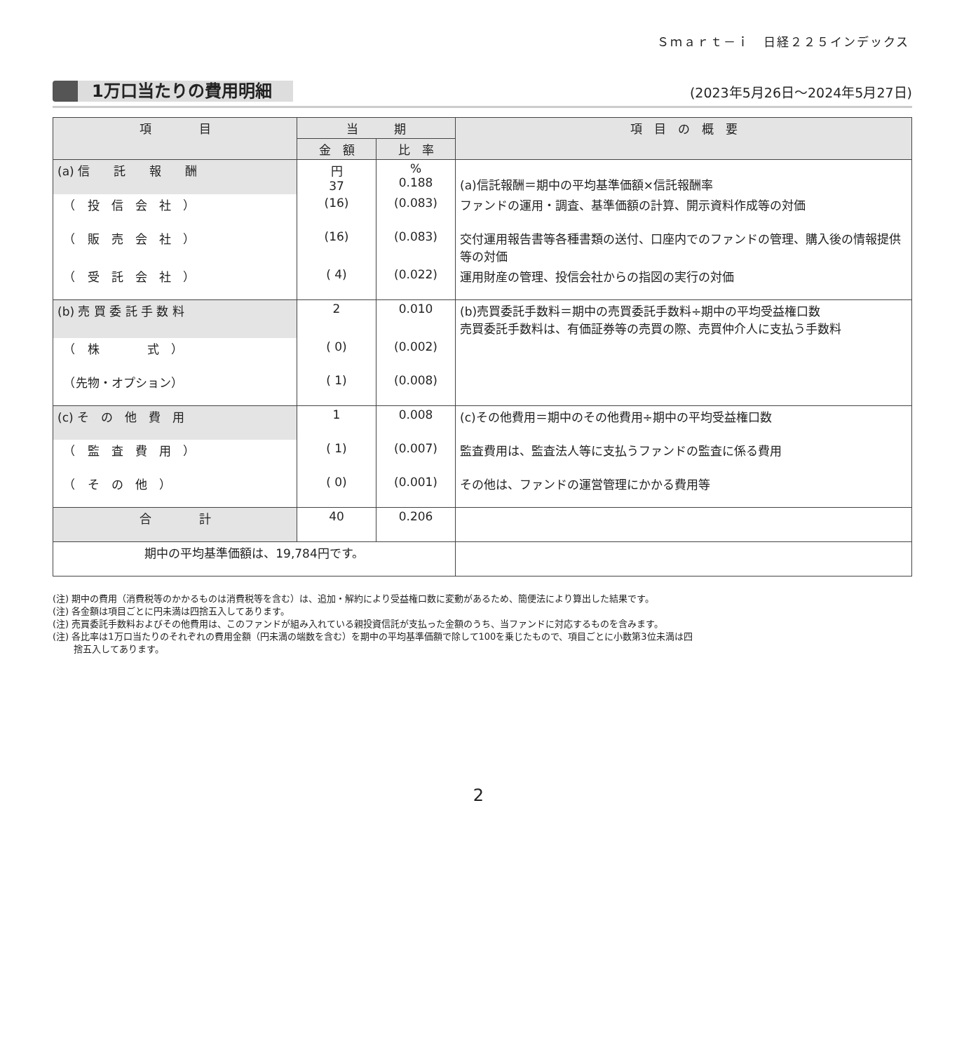Ｓｍａｒｔ－ｉ　日経２２５インデックス
1万口当たりの費用明細 (2023年5月26日～2024年5月27日)
| 項 目 | 当 期 | | 項 目 の 概 要 |
| --- | --- | --- | --- |
| | 金 額 | 比 率 | |
| (a) 信 託 報 酬 | 円 37 | % 0.188 | (a)信託報酬＝期中の平均基準価額×信託報酬率 |
| （ 投 信 会 社 ） | (16) | (0.083) | ファンドの運用・調査、基準価額の計算、開示資料作成等の対価 |
| （ 販 売 会 社 ） | (16) | (0.083) | 交付運用報告書等各種書類の送付、口座内でのファンドの管理、購入後の情報提供等の対価 |
| （ 受 託 会 社 ） | ( 4) | (0.022) | 運用財産の管理、投信会社からの指図の実行の対価 |
| (b) 売 買 委 託 手 数 料 | 2 | 0.010 | (b)売買委託手数料＝期中の売買委託手数料÷期中の平均受益権口数 売買委託手数料は、有価証券等の売買の際、売買仲介人に支払う手数料 |
| （ 株 式 ） | ( 0) | (0.002) | |
| （先物・オプション） | ( 1) | (0.008) | |
| (c) そ の 他 費 用 | 1 | 0.008 | (c)その他費用＝期中のその他費用÷期中の平均受益権口数 |
| （ 監 査 費 用 ） | ( 1) | (0.007) | 監査費用は、監査法人等に支払うファンドの監査に係る費用 |
| （ そ の 他 ） | ( 0) | (0.001) | その他は、ファンドの運営管理にかかる費用等 |
| 合 計 | 40 | 0.206 | |
| 期中の平均基準価額は、19,784円です。 | | | |
(注) 期中の費用（消費税等のかかるものは消費税等を含む）は、追加・解約により受益権口数に変動があるため、簡便法により算出した結果です。
(注) 各金額は項目ごとに円未満は四捨五入してあります。
(注) 売買委託手数料およびその他費用は、このファンドが組み入れている親投資信託が支払った金額のうち、当ファンドに対応するものを含みます。
(注) 各比率は1万口当たりのそれぞれの費用金額（円未満の端数を含む）を期中の平均基準価額で除して100を乗じたもので、項目ごとに小数第3位未満は四
　　 捨五入してあります。
2